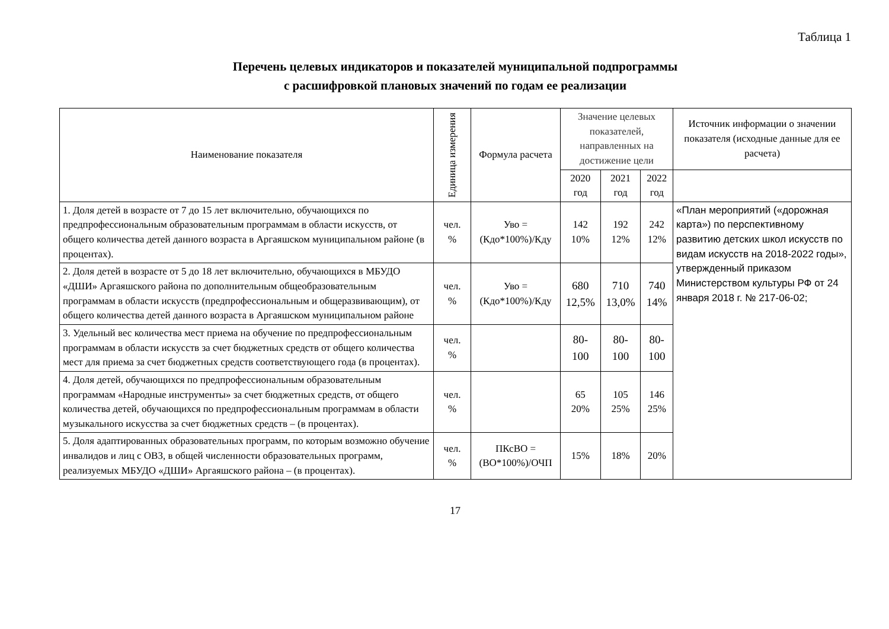Таблица 1
Перечень целевых индикаторов и показателей муниципальной подпрограммы
с расшифровкой плановых значений по годам ее реализации
| Наименование показателя | Единица измерения | Формула расчета | Значение целевых показателей, направленных на достижение цели | | | Источник информации о значении показателя (исходные данные для ее расчета) |
| --- | --- | --- | --- | --- | --- | --- |
| | | | 2020 год | 2021 год | 2022 год | |
| 1. Доля детей в возрасте от 7 до 15 лет включительно, обучающихся по предпрофессиональным образовательным программам в области искусств, от общего количества детей данного возраста в Аргаяшском муниципальном районе (в процентах). | чел. % | Уво = (Кдо*100%)/Кду | 142 10% | 192 12% | 242 12% | «План мероприятий («дорожная карта») по перспективному развитию детских школ искусств по видам искусств на 2018-2022 годы», утвержденный приказом Министерством культуры РФ от 24 января 2018 г. № 217-06-02; |
| 2. Доля детей в возрасте от 5 до 18 лет включительно, обучающихся в МБУДО «ДШИ» Аргаяшского района по дополнительным общеобразовательным программам в области искусств (предпрофессиональным и общеразвивающим), от общего количества детей данного возраста в Аргаяшском муниципальном районе | чел. % | Уво = (Кдо*100%)/Кду | 680 12,5% | 710 13,0% | 740 14% | |
| 3. Удельный вес количества мест приема на обучение по предпрофессиональным программам в области искусств за счет бюджетных средств от общего количества мест для приема за счет бюджетных средств соответствующего года (в процентах). | чел. % | | 80- 100 | 80- 100 | 80- 100 | |
| 4. Доля детей, обучающихся по предпрофессиональным образовательным программам «Народные инструменты» за счет бюджетных средств, от общего количества детей, обучающихся по предпрофессиональным программам в области музыкального искусства за счет бюджетных средств – (в процентах). | чел. % | | 65 20% | 105 25% | 146 25% | |
| 5. Доля адаптированных образовательных программ, по которым возможно обучение инвалидов и лиц с ОВЗ, в общей численности образовательных программ, реализуемых МБУДО «ДШИ» Аргаяшского района – (в процентах). | чел. % | ПКсВО = (ВО*100%)/ОЧП | 15% | 18% | 20% | |
17